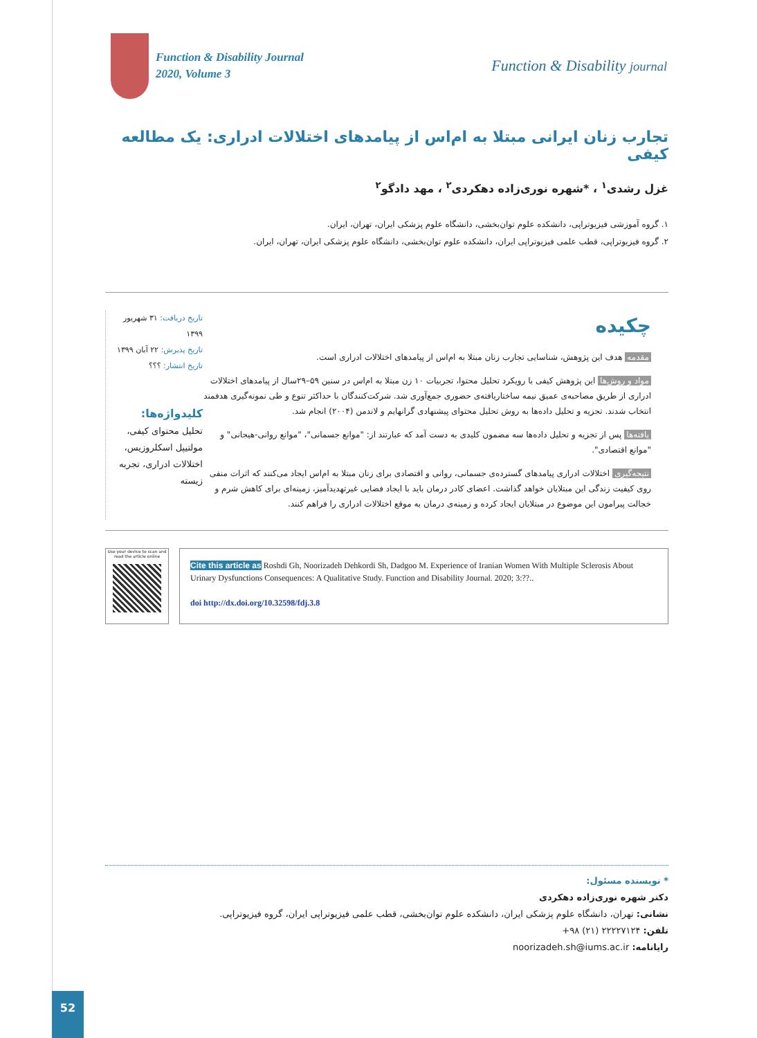Function & Disability Journal
2020, Volume 3
Function & Disability journal
تجارب زنان ایرانی مبتلا به ام‌اس از پیامدهای اختلالات ادراری: یک مطالعه کیفی
غزل رشدی<sup>۱</sup> ، *شهره نوری‌زاده دهکردی<sup>۲</sup> ، مهد دادگو<sup>۲</sup>
۱. گروه آموزشی فیزیوتراپی، دانشکده علوم توان‌بخشی، دانشگاه علوم پزشکی ایران، تهران، ایران.
۲. گروه فیزیوتراپی، قطب علمی فیزیوتراپی ایران، دانشکده علوم توان‌بخشی، دانشگاه علوم پزشکی ایران، تهران، ایران.
تاریخ دریافت: ۳۱ شهریور ۱۳۹۹
تاریخ پذیرش: ۲۲ آبان ۱۳۹۹
تاریخ انتشار: ؟؟؟
کلیدواژه‌ها:
تحلیل محتوای کیفی، مولتیپل اسکلروزیس، اختلالات ادراری، تجربه زیسته
چکیده
مقدمه هدف این پژوهش، شناسایی تجارب زنان مبتلا به ام‌اس از پیامدهای اختلالات ادراری است.
مواد و روش‌ها این پژوهش کیفی با رویکرد تحلیل محتوا، تجربیات ۱۰ زن مبتلا به ام‌اس در سنین ۵۹–۲۹سال از پیامدهای اختلالات ادراری از طریق مصاحبه‌ی عمیق نیمه ساختاریافته‌ی حضوری جمع‌آوری شد. شرکت‌کنندگان با حداکثر تنوع و طی نمونه‌گیری هدفمند انتخاب شدند. تجزیه و تحلیل داده‌ها به روش تحلیل محتوای پیشنهادی گرانهایم و لاندمن (۲۰۰۴) انجام شد.
یافته‌ها پس از تجزیه و تحلیل داده‌ها سه مضمون کلیدی به دست آمد که عبارتند از: "موانع جسمانی"، "موانع روانی-هیجانی" و "موانع اقتصادی".
نتیجه‌گیری اختلالات ادراری پیامدهای گسترده‌ی جسمانی، روانی و اقتصادی برای زنان مبتلا به ام‌اس ایجاد می‌کنند که اثرات منفی روی کیفیت زندگی این مبتلایان خواهد گذاشت. اعضای کادر درمان باید با ایجاد فضایی غیرتهدیدآمیز، زمینه‌ای برای کاهش شرم و خجالت پیرامون این موضوع در مبتلایان ایجاد کرده و زمینه‌ی درمان به موقع اختلالات ادراری را فراهم کنند.
Use your device to scan and read the article online
Cite this article as Roshdi Gh, Noorizadeh Dehkordi Sh, Dadgoo M. Experience of Iranian Women With Multiple Sclerosis About Urinary Dysfunctions Consequences: A Qualitative Study. Function and Disability Journal. 2020; 3:??..
doi http://dx.doi.org/10.32598/fdj.3.8
* نویسنده مسئول:
دکتر شهره نوری‌زاده دهکردی
نشانی: تهران، دانشگاه علوم پزشکی ایران، دانشکده علوم توان‌بخشی، قطب علمی فیزیوتراپی ایران، گروه فیزیوتراپی.
تلفن: ۲۲۲۲۷۱۲۴ (۲۱) ۹۸+
رایانامه: noorizadeh.sh@iums.ac.ir
52